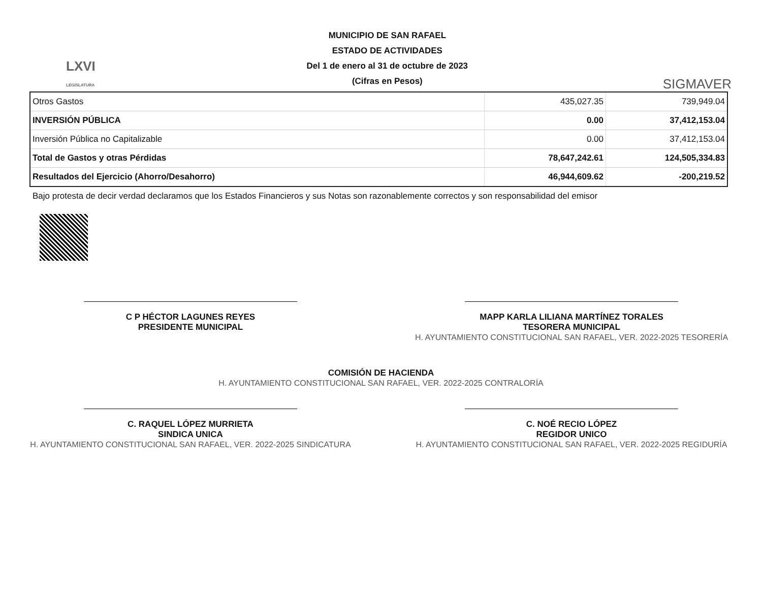LXVI
LEGISLATURA
MUNICIPIO DE SAN RAFAEL
ESTADO DE ACTIVIDADES
Del 1 de enero al 31 de octubre de 2023
(Cifras en Pesos)
SIGMAVER
| Otros Gastos | 435,027.35 | 739,949.04 |
| INVERSIÓN PÚBLICA | 0.00 | 37,412,153.04 |
| Inversión Pública no Capitalizable | 0.00 | 37,412,153.04 |
| Total de Gastos y otras Pérdidas | 78,647,242.61 | 124,505,334.83 |
| Resultados del Ejercicio (Ahorro/Desahorro) | 46,944,609.62 | -200,219.52 |
Bajo protesta de decir verdad declaramos que los Estados Financieros y sus Notas son razonablemente correctos y son responsabilidad del emisor
C P HÉCTOR LAGUNES REYES
PRESIDENTE MUNICIPAL
MAPP KARLA LILIANA MARTÍNEZ TORALES
TESORERA MUNICIPAL
H. AYUNTAMIENTO CONSTITUCIONAL SAN RAFAEL, VER. 2022-2025 TESORERÍA
COMISIÓN DE HACIENDA
H. AYUNTAMIENTO CONSTITUCIONAL SAN RAFAEL, VER. 2022-2025 CONTRALORÍA
C. RAQUEL LÓPEZ MURRIETA
SINDICA UNICA
H. AYUNTAMIENTO CONSTITUCIONAL SAN RAFAEL, VER. 2022-2025 SINDICATURA
C. NOÉ RECIO LÓPEZ
REGIDOR UNICO
H. AYUNTAMIENTO CONSTITUCIONAL SAN RAFAEL, VER. 2022-2025 REGIDURÍA